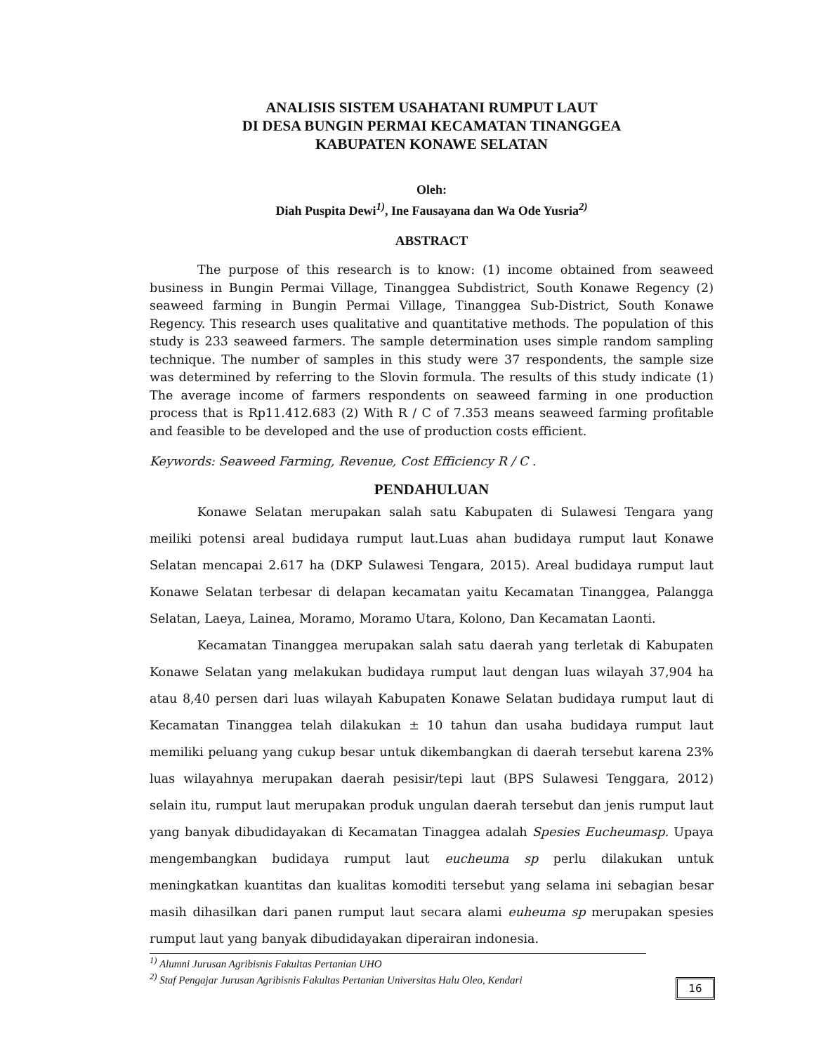ANALISIS SISTEM USAHATANI RUMPUT LAUT
DI DESA BUNGIN PERMAI KECAMATAN TINANGGEA
KABUPATEN KONAWE SELATAN
Oleh:
Diah Puspita Dewi<sup>1)</sup>, Ine Fausayana dan Wa Ode Yusria<sup>2)</sup>
ABSTRACT
The purpose of this research is to know: (1) income obtained from seaweed business in Bungin Permai Village, Tinanggea Subdistrict, South Konawe Regency (2) seaweed farming in Bungin Permai Village, Tinanggea Sub-District, South Konawe Regency. This research uses qualitative and quantitative methods. The population of this study is 233 seaweed farmers. The sample determination uses simple random sampling technique. The number of samples in this study were 37 respondents, the sample size was determined by referring to the Slovin formula. The results of this study indicate (1) The average income of farmers respondents on seaweed farming in one production process that is Rp11.412.683 (2) With R / C of 7.353 means seaweed farming profitable and feasible to be developed and the use of production costs efficient.
Keywords: Seaweed Farming, Revenue, Cost Efficiency R / C .
PENDAHULUAN
Konawe Selatan merupakan salah satu Kabupaten di Sulawesi Tengara yang meiliki potensi areal budidaya rumput laut.Luas ahan budidaya rumput laut Konawe Selatan mencapai 2.617 ha (DKP Sulawesi Tengara, 2015). Areal budidaya rumput laut Konawe Selatan terbesar di delapan kecamatan yaitu Kecamatan Tinanggea, Palangga Selatan, Laeya, Lainea, Moramo, Moramo Utara, Kolono, Dan Kecamatan Laonti.
Kecamatan Tinanggea merupakan salah satu daerah yang terletak di Kabupaten Konawe Selatan yang melakukan budidaya rumput laut dengan luas wilayah 37,904 ha atau 8,40 persen dari luas wilayah Kabupaten Konawe Selatan budidaya rumput laut di Kecamatan Tinanggea telah dilakukan ± 10 tahun dan usaha budidaya rumput laut memiliki peluang yang cukup besar untuk dikembangkan di daerah tersebut karena 23% luas wilayahnya merupakan daerah pesisir/tepi laut (BPS Sulawesi Tenggara, 2012) selain itu, rumput laut merupakan produk ungulan daerah tersebut dan jenis rumput laut yang banyak dibudidayakan di Kecamatan Tinaggea adalah Spesies Eucheumasp. Upaya mengembangkan budidaya rumput laut eucheuma sp perlu dilakukan untuk meningkatkan kuantitas dan kualitas komoditi tersebut yang selama ini sebagian besar masih dihasilkan dari panen rumput laut secara alami euheuma sp merupakan spesies rumput laut yang banyak dibudidayakan diperairan indonesia.
<sup>1)</sup> Alumni Jurusan Agribisnis Fakultas Pertanian UHO
<sup>2)</sup> Staf Pengajar Jurusan Agribisnis Fakultas Pertanian Universitas Halu Oleo, Kendari
16